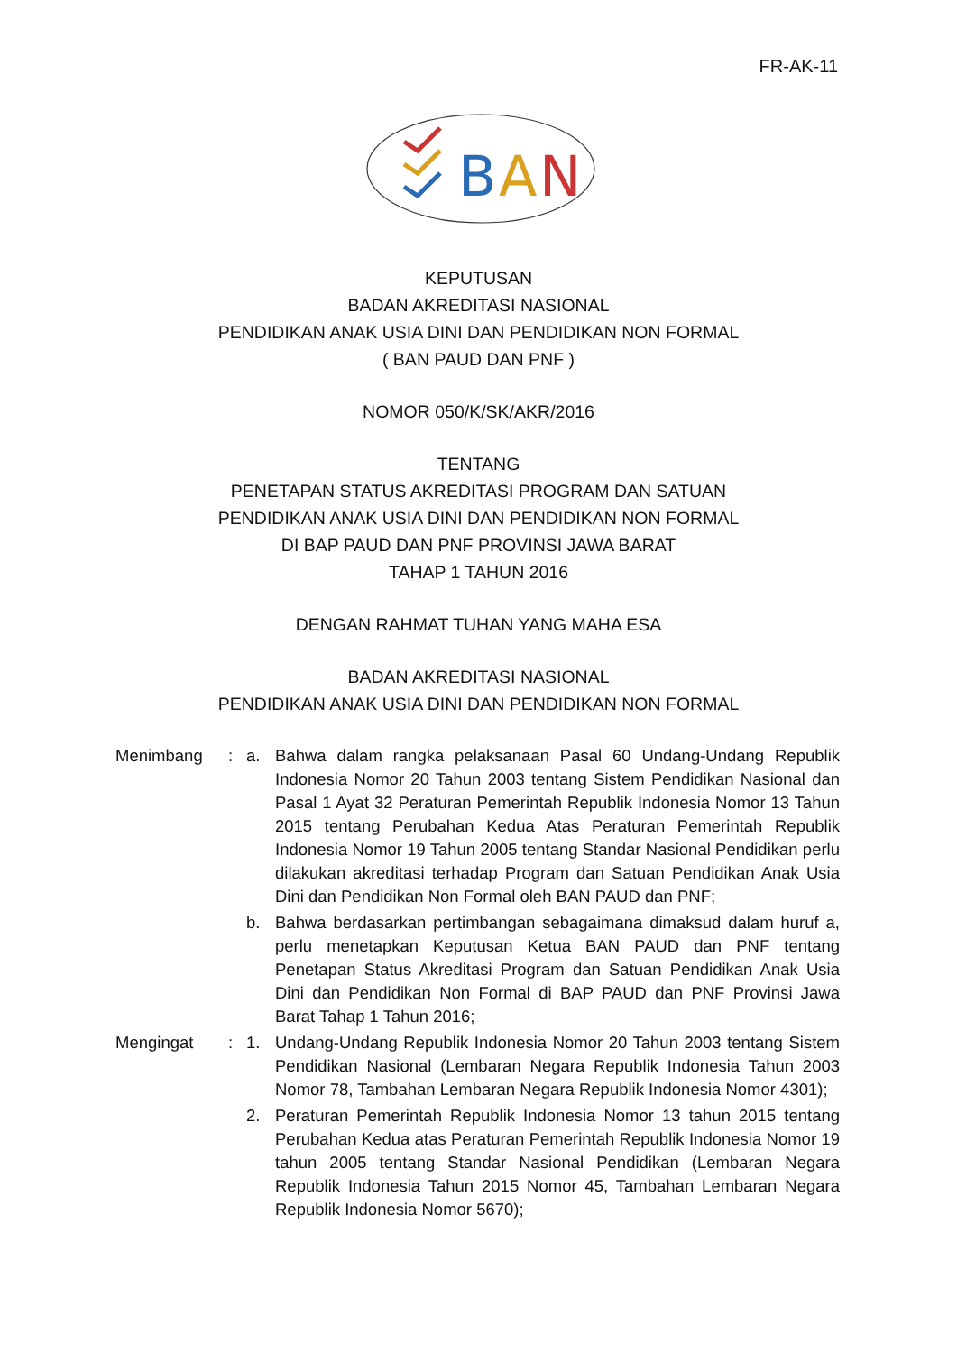FR-AK-11
B
A
N
KEPUTUSAN
BADAN AKREDITASI NASIONAL
PENDIDIKAN ANAK USIA DINI DAN PENDIDIKAN NON FORMAL
( BAN PAUD DAN PNF )
NOMOR 050/K/SK/AKR/2016
TENTANG
PENETAPAN STATUS AKREDITASI PROGRAM DAN SATUAN
PENDIDIKAN ANAK USIA DINI DAN PENDIDIKAN NON FORMAL
DI BAP PAUD DAN PNF PROVINSI JAWA BARAT
TAHAP 1 TAHUN 2016
DENGAN RAHMAT TUHAN YANG MAHA ESA
BADAN AKREDITASI NASIONAL
PENDIDIKAN ANAK USIA DINI DAN PENDIDIKAN NON FORMAL
Menimbang : a. Bahwa dalam rangka pelaksanaan Pasal 60 Undang-Undang Republik Indonesia Nomor 20 Tahun 2003 tentang Sistem Pendidikan Nasional dan Pasal 1 Ayat 32 Peraturan Pemerintah Republik Indonesia Nomor 13 Tahun 2015 tentang Perubahan Kedua Atas Peraturan Pemerintah Republik Indonesia Nomor 19 Tahun 2005 tentang Standar Nasional Pendidikan perlu dilakukan akreditasi terhadap Program dan Satuan Pendidikan Anak Usia Dini dan Pendidikan Non Formal oleh BAN PAUD dan PNF;
b. Bahwa berdasarkan pertimbangan sebagaimana dimaksud dalam huruf a, perlu menetapkan Keputusan Ketua BAN PAUD dan PNF tentang Penetapan Status Akreditasi Program dan Satuan Pendidikan Anak Usia Dini dan Pendidikan Non Formal di BAP PAUD dan PNF Provinsi Jawa Barat Tahap 1 Tahun 2016;
Mengingat : 1. Undang-Undang Republik Indonesia Nomor 20 Tahun 2003 tentang Sistem Pendidikan Nasional (Lembaran Negara Republik Indonesia Tahun 2003 Nomor 78, Tambahan Lembaran Negara Republik Indonesia Nomor 4301);
2. Peraturan Pemerintah Republik Indonesia Nomor 13 tahun 2015 tentang Perubahan Kedua atas Peraturan Pemerintah Republik Indonesia Nomor 19 tahun 2005 tentang Standar Nasional Pendidikan (Lembaran Negara Republik Indonesia Tahun 2015 Nomor 45, Tambahan Lembaran Negara Republik Indonesia Nomor 5670);